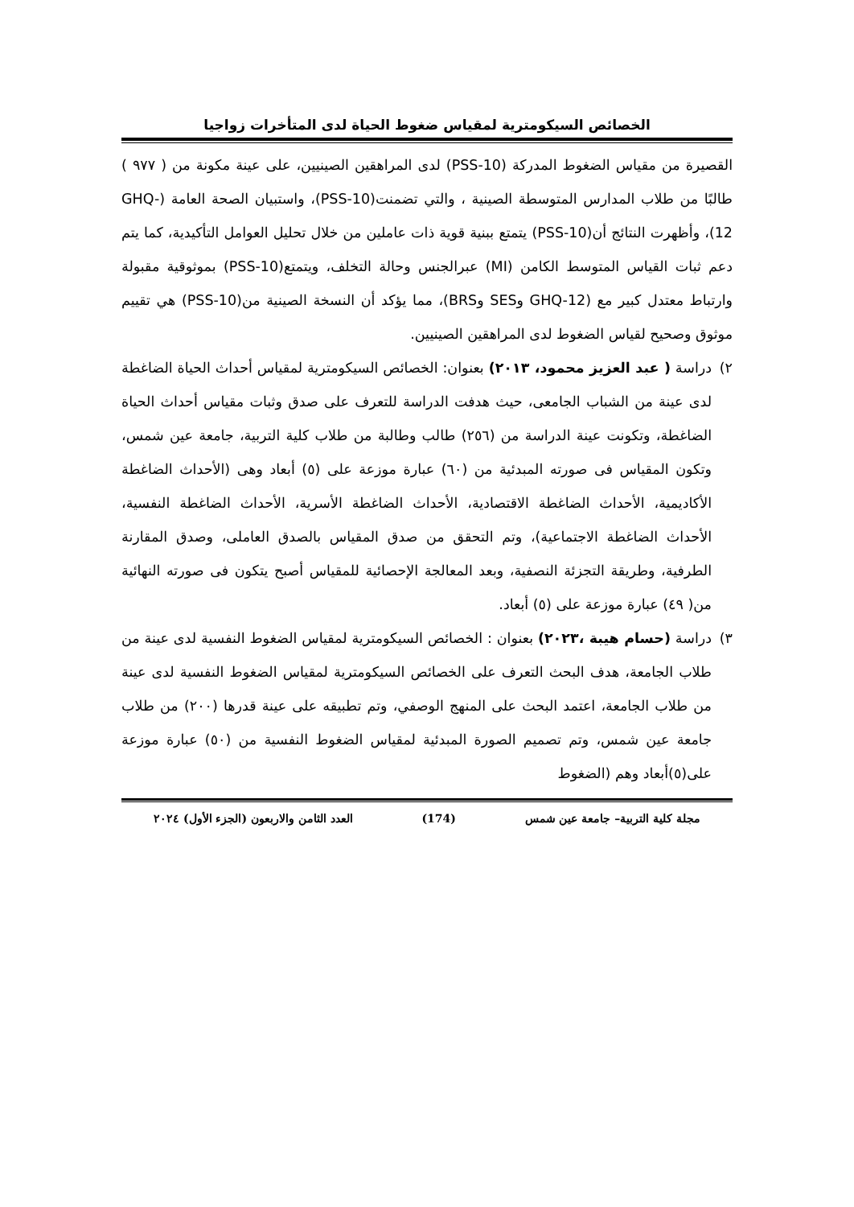الخصائص السيكومترية لمقياس ضغوط الحياة لدى المتأخرات زواجيا
القصيرة من مقياس الضغوط المدركة (PSS-10) لدى المراهقين الصينيين، على عينة مكونة من ( ٩٧٧ ) طالبًا من طلاب المدارس المتوسطة الصينية ، والتي تضمنت(PSS-10)، واستبيان الصحة العامة (GHQ-12)، وأظهرت النتائج أن(PSS-10) يتمتع ببنية قوية ذات عاملين من خلال تحليل العوامل التأكيدية، كما يتم دعم ثبات القياس المتوسط الكامن (MI) عبرالجنس وحالة التخلف، ويتمتع(PSS-10) بموثوقية مقبولة وارتباط معتدل كبير مع (GHQ-12 وSES وBRS)، مما يؤكد أن النسخة الصينية من(PSS-10) هي تقييم موثوق وصحيح لقياس الضغوط لدى المراهقين الصينيين.
٢) دراسة ( عبد العزيز محمود، ٢٠١٣) بعنوان: الخصائص السيكومترية لمقياس أحداث الحياة الضاغطة لدى عينة من الشباب الجامعى، حيث هدفت الدراسة للتعرف على صدق وثبات مقياس أحداث الحياة الضاغطة، وتكونت عينة الدراسة من (٢٥٦) طالب وطالبة من طلاب كلية التربية، جامعة عين شمس، وتكون المقياس فى صورته المبدئية من (٦٠) عبارة موزعة على (٥) أبعاد وهى (الأحداث الضاغطة الأكاديمية، الأحداث الضاغطة الاقتصادية، الأحداث الضاغطة الأسرية، الأحداث الضاغطة النفسية، الأحداث الضاغطة الاجتماعية)، وتم التحقق من صدق المقياس بالصدق العاملى، وصدق المقارنة الطرفية، وطريقة التجزئة النصفية، وبعد المعالجة الإحصائية للمقياس أصبح يتكون فى صورته النهائية من( ٤٩) عبارة موزعة على (٥) أبعاد.
٣) دراسة (حسام هيبة ،٢٠٢٣) بعنوان : الخصائص السيكومترية لمقياس الضغوط النفسية لدى عينة من طلاب الجامعة، هدف البحث التعرف على الخصائص السيكومترية لمقياس الضغوط النفسية لدى عينة من طلاب الجامعة، اعتمد البحث على المنهج الوصفي، وتم تطبيقه على عينة قدرها (٢٠٠) من طلاب جامعة عين شمس، وتم تصميم الصورة المبدئية لمقياس الضغوط النفسية من (٥٠) عبارة موزعة على(٥)أبعاد وهم (الضغوط
مجلة كلية التربية– جامعة عين شمس (174) العدد الثامن والاربعون (الجزء الأول) ٢٠٢٤